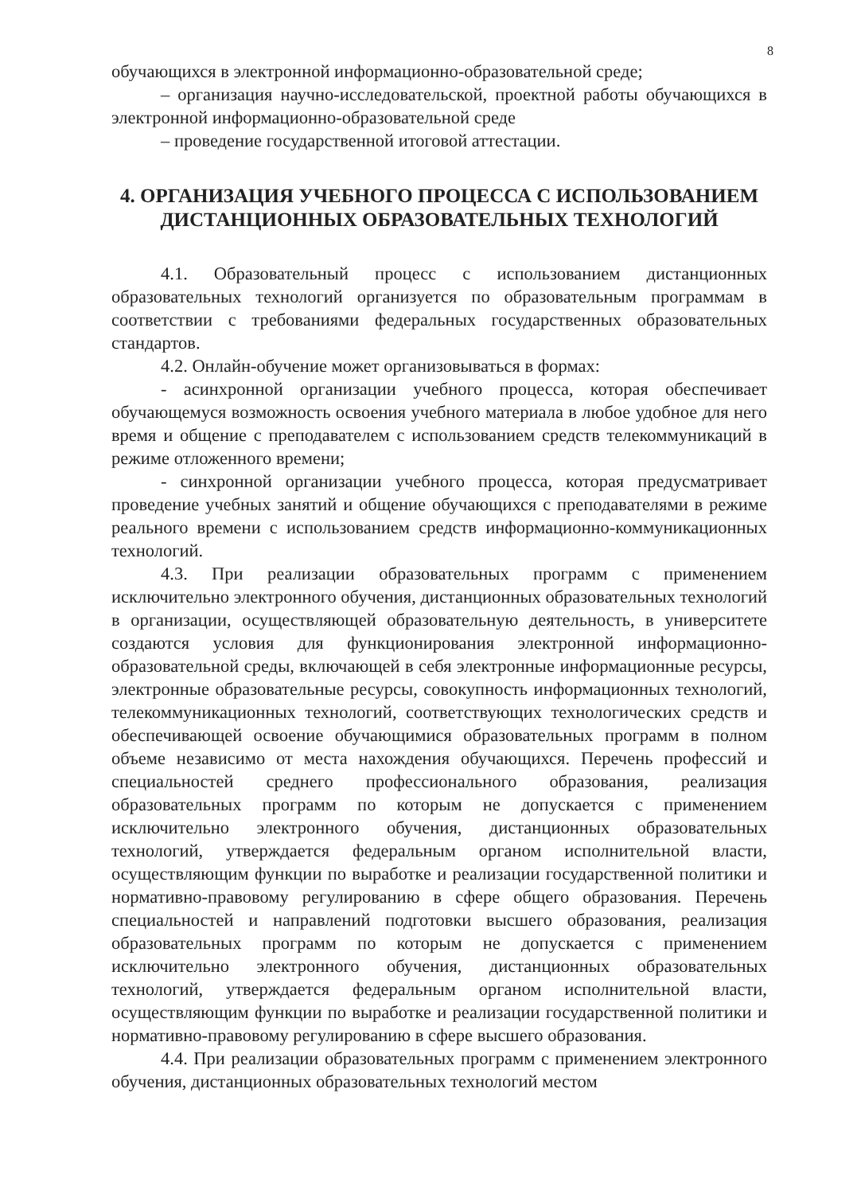8
обучающихся в электронной информационно-образовательной среде;
– организация научно-исследовательской, проектной работы обучающихся в электронной информационно-образовательной среде
– проведение государственной итоговой аттестации.
4. ОРГАНИЗАЦИЯ УЧЕБНОГО ПРОЦЕССА С ИСПОЛЬЗОВАНИЕМ ДИСТАНЦИОННЫХ ОБРАЗОВАТЕЛЬНЫХ ТЕХНОЛОГИЙ
4.1. Образовательный процесс с использованием дистанционных образовательных технологий организуется по образовательным программам в соответствии с требованиями федеральных государственных образовательных стандартов.
4.2. Онлайн-обучение может организовываться в формах:
- асинхронной организации учебного процесса, которая обеспечивает обучающемуся возможность освоения учебного материала в любое удобное для него время и общение с преподавателем с использованием средств телекоммуникаций в режиме отложенного времени;
- синхронной организации учебного процесса, которая предусматривает проведение учебных занятий и общение обучающихся с преподавателями в режиме реального времени с использованием средств информационно-коммуникационных технологий.
4.3. При реализации образовательных программ с применением исключительно электронного обучения, дистанционных образовательных технологий в организации, осуществляющей образовательную деятельность, в университете создаются условия для функционирования электронной информационно-образовательной среды, включающей в себя электронные информационные ресурсы, электронные образовательные ресурсы, совокупность информационных технологий, телекоммуникационных технологий, соответствующих технологических средств и обеспечивающей освоение обучающимися образовательных программ в полном объеме независимо от места нахождения обучающихся. Перечень профессий и специальностей среднего профессионального образования, реализация образовательных программ по которым не допускается с применением исключительно электронного обучения, дистанционных образовательных технологий, утверждается федеральным органом исполнительной власти, осуществляющим функции по выработке и реализации государственной политики и нормативно-правовому регулированию в сфере общего образования. Перечень специальностей и направлений подготовки высшего образования, реализация образовательных программ по которым не допускается с применением исключительно электронного обучения, дистанционных образовательных технологий, утверждается федеральным органом исполнительной власти, осуществляющим функции по выработке и реализации государственной политики и нормативно-правовому регулированию в сфере высшего образования.
4.4. При реализации образовательных программ с применением электронного обучения, дистанционных образовательных технологий местом